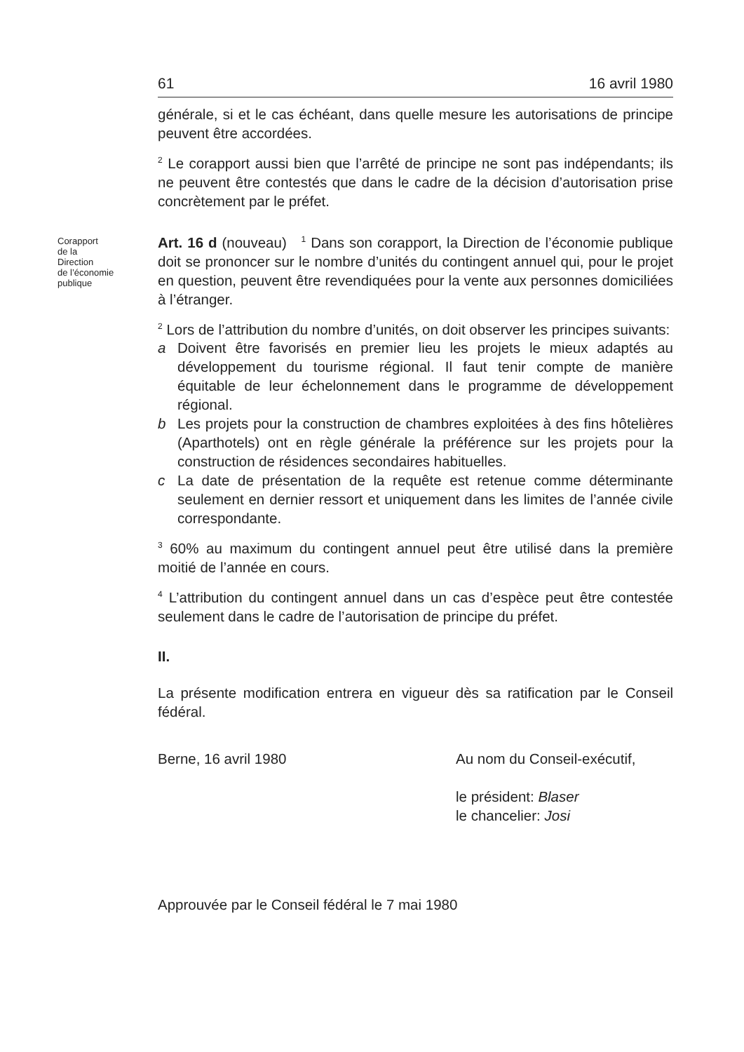61 16 avril 1980
générale, si et le cas échéant, dans quelle mesure les autorisations de principe peuvent être accordées.
<sup>2</sup> Le corapport aussi bien que l’arrêté de principe ne sont pas indépendants; ils ne peuvent être contestés que dans le cadre de la décision d’autorisation prise concrètement par le préfet.
Corapport
de la
Direction
de l’économie
publique
Art. 16 d (nouveau) <sup>1</sup> Dans son corapport, la Direction de l’économie publique doit se prononcer sur le nombre d’unités du contingent annuel qui, pour le projet en question, peuvent être revendiquées pour la vente aux personnes domiciliées à l’étranger.
<sup>2</sup> Lors de l’attribution du nombre d’unités, on doit observer les principes suivants:
a Doivent être favorisés en premier lieu les projets le mieux adaptés au développement du tourisme régional. Il faut tenir compte de manière équitable de leur échelonnement dans le programme de développement régional.
b Les projets pour la construction de chambres exploitées à des fins hôtelières (Aparthotels) ont en règle générale la préférence sur les projets pour la construction de résidences secondaires habituelles.
c La date de présentation de la requête est retenue comme déterminante seulement en dernier ressort et uniquement dans les limites de l’année civile correspondante.
<sup>3</sup> 60% au maximum du contingent annuel peut être utilisé dans la première moitié de l’année en cours.
<sup>4</sup> L’attribution du contingent annuel dans un cas d’espèce peut être contestée seulement dans le cadre de l’autorisation de principe du préfet.
II.
La présente modification entrera en vigueur dès sa ratification par le Conseil fédéral.
Berne, 16 avril 1980 Au nom du Conseil-exécutif,
le président: Blaser
le chancelier: Josi
Approuvée par le Conseil fédéral le 7 mai 1980